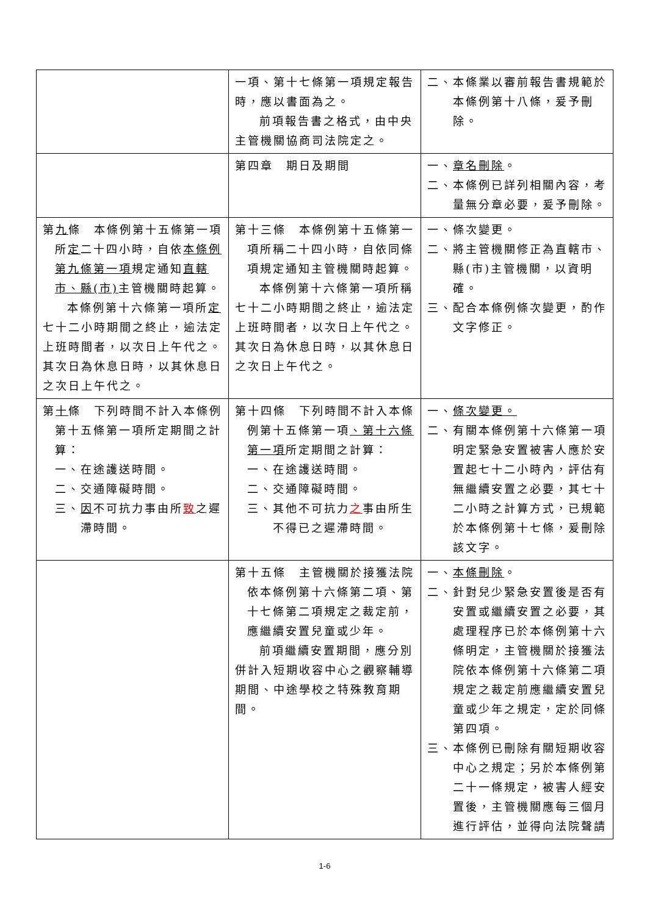| | 一項、第十七條第一項規定報告時，應以書面為之。 前項報告書之格式，由中央主管機關協商司法院定之。 | 二、本條業以審前報告書規範於本條例第十八條，爰予刪除。 |
| | 第四章 期日及期間 | 一、 章名刪除 。 二、本條例已詳列相關內容，考量無分章必要，爰予刪除。 |
| 第 九 條 本條例第十五條第一項所 定 二十四小時，自依 本條例第九條第一項 規定通知 直轄市、縣(市) 主管機關時起算。 本條例第十六條第一項所 定 七十二小時期間之終止，逾法定上班時間者，以次日上午代之。其次日為休息日時，以其休息日之次日上午代之。 | 第十三條 本條例第十五條第一項所稱二十四小時，自依同條項規定通知主管機關時起算。 本條例第十六條第一項所稱七十二小時期間之終止，逾法定上班時間者，以次日上午代之。其次日為休息日時，以其休息日之次日上午代之。 | 一、條次變更。 二、將主管機關修正為直轄市、縣(市)主管機關，以資明確。 三、配合本條例條次變更，酌作文字修正。 |
| 第 十 條 下列時間不計入本條例第十五條第一項所定期間之計算： 一、在途護送時間。 二、交通障礙時間。 三、 因 不可抗力事由所 致 之遲滯時間。 | 第十四條 下列時間不計入本條例第十五條第一項 、第十六條第一項 所定期間之計算： 一、在途護送時間。 二、交通障礙時間。 三、其他不可抗力 之 事由所生不得已之遲滯時間。 | 一、 條次變更。 二、有關本條例第十六條第一項明定緊急安置被害人應於安置起七十二小時內，評估有無繼續安置之必要，其七十二小時之計算方式，已規範於本條例第十七條，爰刪除該文字。 |
| | 第十五條 主管機關於接獲法院依本條例第十六條第二項、第十七條第二項規定之裁定前，應繼續安置兒童或少年。 前項繼續安置期間，應分別併計入短期收容中心之觀察輔導期間、中途學校之特殊教育期間。 | 一、 本條刪除 。 二、針對兒少緊急安置後是否有安置或繼續安置之必要，其處理程序已於本條例第十六條明定，主管機關於接獲法院依本條例第十六條第二項規定之裁定前應繼續安置兒童或少年之規定，定於同條第四項。 三、本條例已刪除有關短期收容中心之規定；另於本條例第二十一條規定，被害人經安置後，主管機關應每三個月進行評估，並得向法院聲請 |
1-6